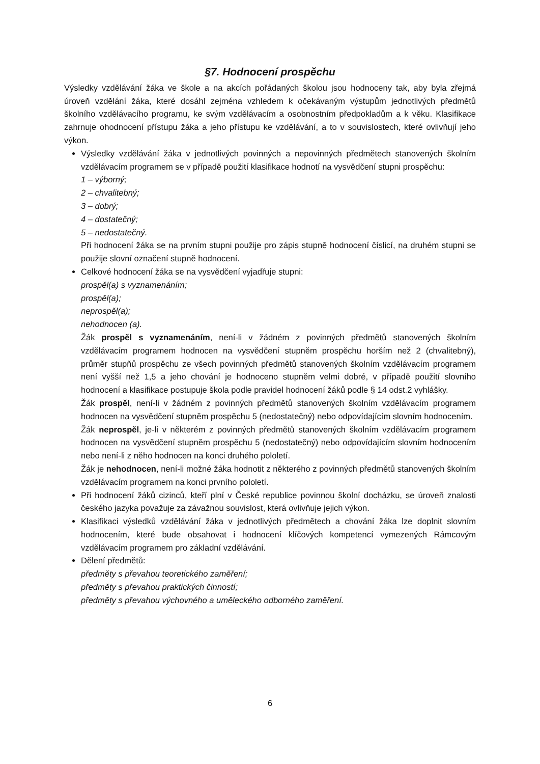§7. Hodnocení prospěchu
Výsledky vzdělávání žáka ve škole a na akcích pořádaných školou jsou hodnoceny tak, aby byla zřejmá úroveň vzdělání žáka, které dosáhl zejména vzhledem k očekávaným výstupům jednotlivých předmětů školního vzdělávacího programu, ke svým vzdělávacím a osobnostním předpokladům a k věku. Klasifikace zahrnuje ohodnocení přístupu žáka a jeho přístupu ke vzdělávání, a to v souvislostech, které ovlivňují jeho výkon.
Výsledky vzdělávání žáka v jednotlivých povinných a nepovinných předmětech stanovených školním vzdělávacím programem se v případě použití klasifikace hodnotí na vysvědčení stupni prospěchu:
1 – výborný;
2 – chvalitebný;
3 – dobrý;
4 – dostatečný;
5 – nedostatečný.
Při hodnocení žáka se na prvním stupni použije pro zápis stupně hodnocení číslicí, na druhém stupni se použije slovní označení stupně hodnocení.
Celkové hodnocení žáka se na vysvědčení vyjadřuje stupni:
prospěl(a) s vyznamenáním;
prospěl(a);
neprospěl(a);
nehodnocen (a).
Žák prospěl s vyznamenáním, není-li v žádném z povinných předmětů stanovených školním vzdělávacím programem hodnocen na vysvědčení stupněm prospěchu horším než 2 (chvalitebný), průměr stupňů prospěchu ze všech povinných předmětů stanovených školním vzdělávacím programem není vyšší než 1,5 a jeho chování je hodnoceno stupněm velmi dobré, v případě použití slovního hodnocení a klasifikace postupuje škola podle pravidel hodnocení žáků podle § 14 odst.2 vyhlášky.
Žák prospěl, není-li v žádném z povinných předmětů stanovených školním vzdělávacím programem hodnocen na vysvědčení stupněm prospěchu 5 (nedostatečný) nebo odpovídajícím slovním hodnocením.
Žák neprospěl, je-li v některém z povinných předmětů stanovených školním vzdělávacím programem hodnocen na vysvědčení stupněm prospěchu 5 (nedostatečný) nebo odpovídajícím slovním hodnocením nebo není-li z něho hodnocen na konci druhého pololetí.
Žák je nehodnocen, není-li možné žáka hodnotit z některého z povinných předmětů stanovených školním vzdělávacím programem na konci prvního pololetí.
Při hodnocení žáků cizinců, kteří plní v České republice povinnou školní docházku, se úroveň znalosti českého jazyka považuje za závažnou souvislost, která ovlivňuje jejich výkon.
Klasifikaci výsledků vzdělávání žáka v jednotlivých předmětech a chování žáka lze doplnit slovním hodnocením, které bude obsahovat i hodnocení klíčových kompetencí vymezených Rámcovým vzdělávacím programem pro základní vzdělávání.
Dělení předmětů:
předměty s převahou teoretického zaměření;
předměty s převahou praktických činností;
předměty s převahou výchovného a uměleckého odborného zaměření.
6